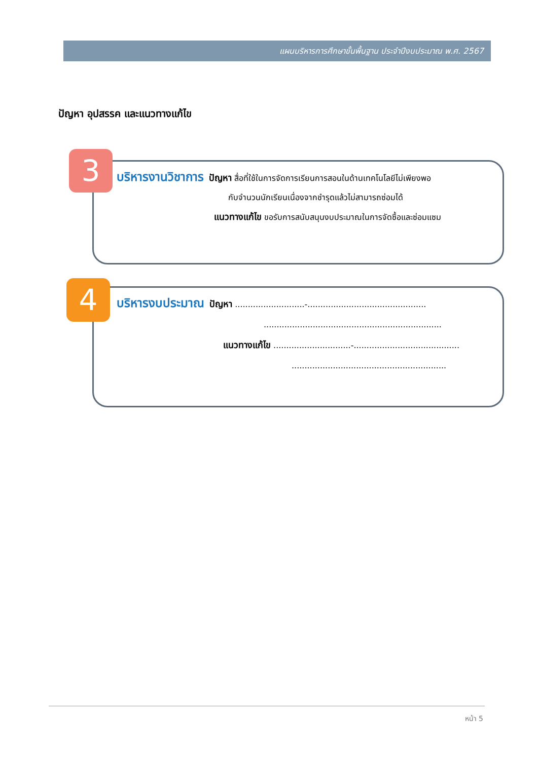แผนบริหารการศึกษาขั้นพื้นฐาน ประจำปีงบประมาณ พ.ศ. 2567
ปัญหา อุปสรรค และแนวทางแก้ไข
3
บริหารงานวิชาการ ปัญหา สื่อที่ใช้ในการจัดการเรียนการสอนในด้านเทคโนโลยีไม่เพียงพอ
กับจำนวนนักเรียนเนื่องจากชำรุดแล้วไม่สามารถซ่อมได้
แนวทางแก้ไข ขอรับการสนับสนุนงบประมาณในการจัดซื้อและซ่อมแซม
4
บริหารงบประมาณ ปัญหา ...........................-..............................................
.....................................................................
แนวทางแก้ไข ..............................-.........................................
............................................................
หน้า 5